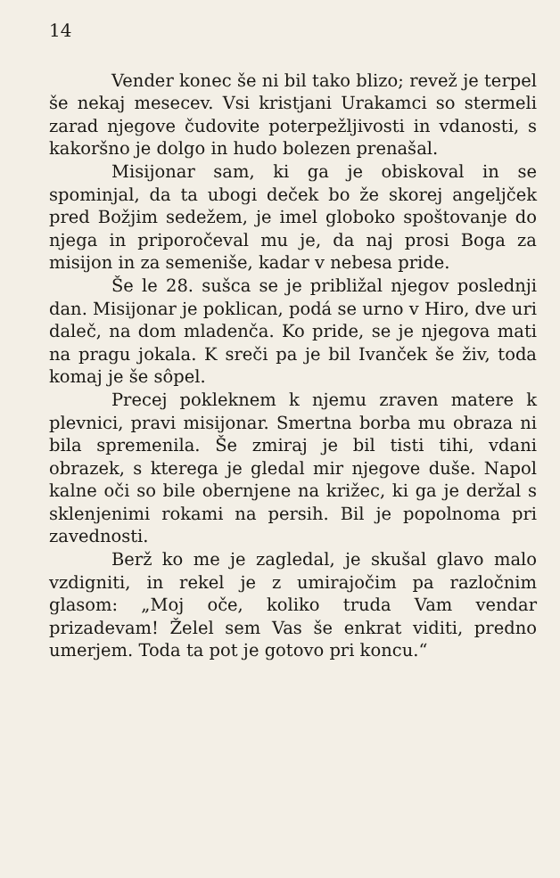14
Vender konec še ni bil tako blizo; revež je terpel še nekaj mesecev. Vsi kristjani Urakamci so stermeli zarad njegove čudovite poterpežljivosti in vdanosti, s kakoršno je dolgo in hudo bolezen prenašal.
Misijonar sam, ki ga je obiskoval in se spominjal, da ta ubogi deček bo že skorej angeljček pred Božjim sedežem, je imel globoko spoštovanje do njega in priporočeval mu je, da naj prosi Boga za misijon in za semenišе, kadar v nebesa pride.
Še le 28. sušca se je približal njegov poslednji dan. Misijonar je poklican, podá se urno v Hiro, dve uri daleč, na dom mladenča. Ko pride, se je njegova mati na pragu jokala. K sreči pa je bil Ivanček še živ, toda komaj je še sôpel.
Precej pokleknem k njemu zraven matere k plevnici, pravi misijonar. Smertna borba mu obraza ni bila spremenila. Še zmiraj je bil tisti tihi, vdani obrazek, s kterega je gledal mir njegove duše. Napol kalne oči so bile obernjene na križec, ki ga je deržal s sklenjenimi rokami na persih. Bil je popolnoma pri zavednosti.
Berž ko me je zagledal, je skušal glavo malo vzdigniti, in rekel je z umirajočim pa razločnim glasom: „Moj oče, koliko truda Vam vendar prizadevam! Želel sem Vas še enkrat viditi, predno umerjem. Toda ta pot je gotovo pri koncu.“